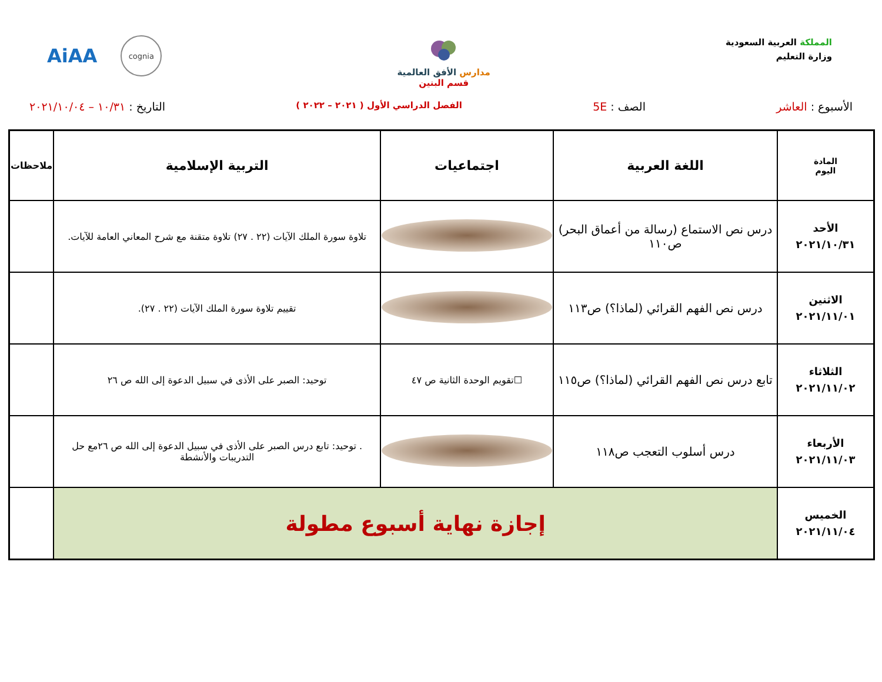المملكة العربية السعودية
وزارة التعليم
مدارس الأفق العالمية
قسم البنين
AiAA
cognia
الأسبوع : العاشر الصف : 5E
الفصل الدراسي الأول ( ٢٠٢١ – ٢٠٢٢ )
التاريخ : ١٠/٣١ – ٢٠٢١/١٠/٠٤
| المادة اليوم | اللغة العربية | اجتماعيات | التربية الإسلامية | ملاحظات |
| --- | --- | --- | --- | --- |
| الأحد ٢٠٢١/١٠/٣١ | درس نص الاستماع (رسالة من أعماق البحر) ص١١٠ | | تلاوة سورة الملك الآيات (٢٢ . ٢٧) تلاوة متقنة مع شرح المعاني العامة للآيات. | |
| الاثنين ٢٠٢١/١١/٠١ | درس نص الفهم القرائي (لماذا؟) ص١١٣ | | تقييم تلاوة سورة الملك الآيات (٢٢ . ٢٧). | |
| الثلاثاء ٢٠٢١/١١/٠٢ | تابع درس نص الفهم القرائي (لماذا؟) ص١١٥ | ☐تقويم الوحدة الثانية ص ٤٧ | توحيد: الصبر على الأذى في سبيل الدعوة إلى الله ص ٢٦ | |
| الأربعاء ٢٠٢١/١١/٠٣ | درس أسلوب التعجب ص١١٨ | | . توحيد: تابع درس الصبر على الأذى في سبيل الدعوة إلى الله ص ٢٦مع حل التدريبات والأنشطة | |
| الخميس ٢٠٢١/١١/٠٤ | إجازة نهاية أسبوع مطولة | | | |